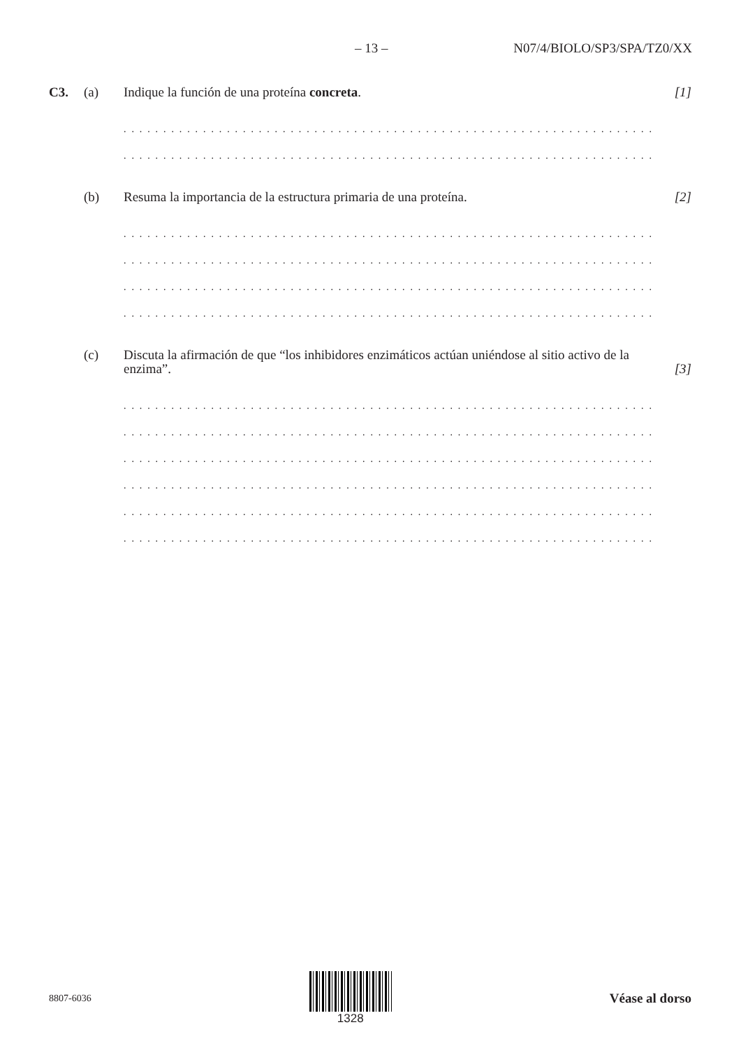– 13 – N07/4/BIOLO/SP3/SPA/TZ0/XX
C3. (a) Indique la función de una proteína concreta. [1]
. . . . . . . . . . . . . . . . . . . . . . . . . . . . . . . . . . . . . . . . . . . . . . . . . . . . . . . . . . . . . . . . . . . . . . . . . . . .
. . . . . . . . . . . . . . . . . . . . . . . . . . . . . . . . . . . . . . . . . . . . . . . . . . . . . . . . . . . . . . . . . . . . . . . . . . . .
(b) Resuma la importancia de la estructura primaria de una proteína. [2]
. . . . . . . . . . . . . . . . . . . . . . . . . . . . . . . . . . . . . . . . . . . . . . . . . . . . . . . . . . . . . . . . . . . . . . . . . . . .
. . . . . . . . . . . . . . . . . . . . . . . . . . . . . . . . . . . . . . . . . . . . . . . . . . . . . . . . . . . . . . . . . . . . . . . . . . . .
. . . . . . . . . . . . . . . . . . . . . . . . . . . . . . . . . . . . . . . . . . . . . . . . . . . . . . . . . . . . . . . . . . . . . . . . . . . .
. . . . . . . . . . . . . . . . . . . . . . . . . . . . . . . . . . . . . . . . . . . . . . . . . . . . . . . . . . . . . . . . . . . . . . . . . . . .
(c) Discuta la afirmación de que “los inhibidores enzimáticos actúan uniéndose al sitio activo de la enzima”. [3]
. . . . . . . . . . . . . . . . . . . . . . . . . . . . . . . . . . . . . . . . . . . . . . . . . . . . . . . . . . . . . . . . . . . . . . . . . . . .
. . . . . . . . . . . . . . . . . . . . . . . . . . . . . . . . . . . . . . . . . . . . . . . . . . . . . . . . . . . . . . . . . . . . . . . . . . . .
. . . . . . . . . . . . . . . . . . . . . . . . . . . . . . . . . . . . . . . . . . . . . . . . . . . . . . . . . . . . . . . . . . . . . . . . . . . .
. . . . . . . . . . . . . . . . . . . . . . . . . . . . . . . . . . . . . . . . . . . . . . . . . . . . . . . . . . . . . . . . . . . . . . . . . . . .
. . . . . . . . . . . . . . . . . . . . . . . . . . . . . . . . . . . . . . . . . . . . . . . . . . . . . . . . . . . . . . . . . . . . . . . . . . . .
. . . . . . . . . . . . . . . . . . . . . . . . . . . . . . . . . . . . . . . . . . . . . . . . . . . . . . . . . . . . . . . . . . . . . . . . . . . .
8807-6036
1328 Véase al dorso